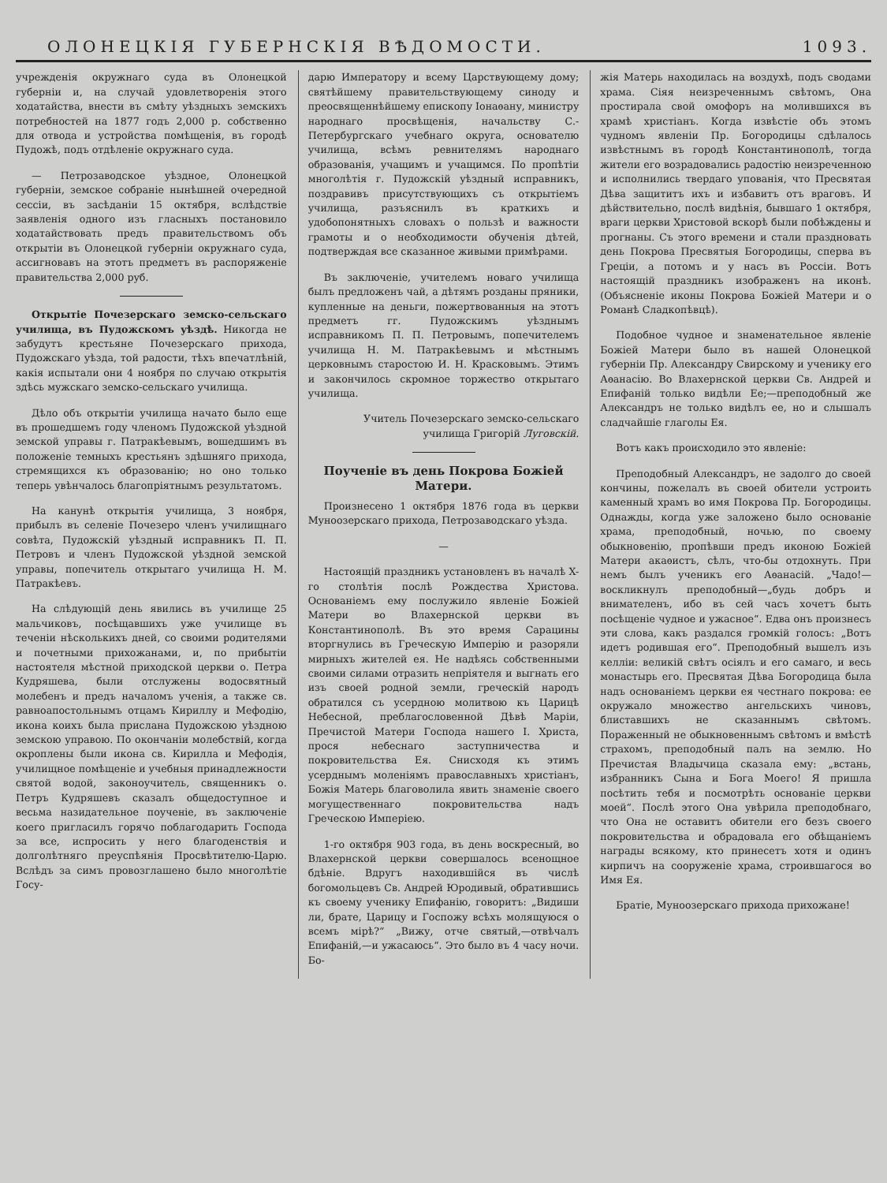ОЛОНЕЦКІЯ ГУБЕРНСКІЯ ВѢДОМОСТИ. 1093.
учрежденія окружнаго суда въ Олонецкой губерніи и, на случай удовлетворенія этого ходатайства, внести въ смѣту уѣздныхъ земскихъ потребностей на 1877 годъ 2,000 р. собственно для отвода и устройства помѣщенія, въ городѣ Пудожѣ, подъ отдѣленіе окружнаго суда.
— Петрозаводское уѣздное, Олонецкой губерніи, земское собраніе нынѣшней очередной сессіи, въ засѣданіи 15 октября, вслѣдствіе заявленія одного изъ гласныхъ постановило ходатайствовать предъ правительствомъ объ открытіи въ Олонецкой губерніи окружнаго суда, ассигновавъ на этотъ предметъ въ распоряженіе правительства 2,000 руб.
Открытіе Почезерскаго земско-сельскаго училища, въ Пудожскомъ уѣздѣ. Никогда не забудутъ крестьяне Почезерскаго прихода, Пудожскаго уѣзда, той радости, тѣхъ впечатлѣній, какія испытали они 4 ноября по случаю открытія здѣсь мужскаго земско-сельскаго училища.
Дѣло объ открытіи училища начато было еще въ прошедшемъ году членомъ Пудожской уѣздной земской управы г. Патракѣевымъ, вошедшимъ въ положеніе темныхъ крестьянъ здѣшняго прихода, стремящихся къ образованію; но оно только теперь увѣнчалось благопріятнымъ результатомъ.
На канунѣ открытія училища, 3 ноября, прибылъ въ селеніе Почезеро членъ училищнаго совѣта, Пудожскій уѣздный исправникъ П. П. Петровъ и членъ Пудожской уѣздной земской управы, попечитель открытаго училища Н. М. Патракѣевъ.
На слѣдующій день явились въ училище 25 мальчиковъ, посѣщавшихъ уже училище въ теченіи нѣсколькихъ дней, со своими родителями и почетными прихожанами, и, по прибытіи настоятеля мѣстной приходской церкви о. Петра Кудряшева, были отслужены водосвятный молебенъ и предъ началомъ ученія, а также св. равноапостольнымъ отцамъ Кириллу и Мефодію, икона коихъ была прислана Пудожскою уѣздною земскою управою. По окончаніи молебствій, когда окроплены были икона св. Кирилла и Мефодія, училищное помѣщеніе и учебныя принадлежности святой водой, законоучитель, священникъ о. Петръ Кудряшевъ сказалъ общедоступное и весьма назидательное поученіе, въ заключеніе коего пригласилъ горячо поблагодарить Господа за все, испросить у него благоденствія и долголѣтняго преуспѣянія Просвѣтителю-Царю. Вслѣдъ за симъ провозглашено было многолѣтіе Госу-
дарю Императору и всему Царствующему дому; святѣйшему правительствующему синоду и преосвященнѣйшему епископу Іонаѳану, министру народнаго просвѣщенія, начальству С.-Петербургскаго учебнаго округа, основателю училища, всѣмъ ревнителямъ народнаго образованія, учащимъ и учащимся. По пропѣтіи многолѣтія г. Пудожскій уѣздный исправникъ, поздравивъ присутствующихъ съ открытіемъ училища, разъяснилъ въ краткихъ и удобопонятныхъ словахъ о пользѣ и важности грамоты и о необходимости обученія дѣтей, подтверждая все сказанное живыми примѣрами.
Въ заключеніе, учителемъ новаго училища былъ предложенъ чай, а дѣтямъ розданы пряники, купленные на деньги, пожертвованныя на этотъ предметъ гг. Пудожскимъ уѣзднымъ исправникомъ П. П. Петровымъ, попечителемъ училища Н. М. Патракѣевымъ и мѣстнымъ церковнымъ старостою И. Н. Красковымъ. Этимъ и закончилось скромное торжество открытаго училища.
Учитель Почезерскаго земско-сельскаго училища Григорій Луговскій.
Поученіе въ день Покрова Божіей Матери.
Произнесено 1 октября 1876 года въ церкви Муноозерскаго прихода, Петрозаводскаго уѣзда.
—
Настоящій праздникъ установленъ въ началѣ X-го столѣтія послѣ Рождества Христова. Основаніемъ ему послужило явленіе Божіей Матери во Влахернской церкви въ Константинополѣ. Въ это время Сарацины вторгнулись въ Греческую Имперію и разоряли мирныхъ жителей ея. Не надѣясь собственными своими силами отразить непріятеля и выгнать его изъ своей родной земли, греческій народъ обратился съ усердною молитвою къ Царицѣ Небесной, преблагословенной Дѣвѣ Маріи, Пречистой Матери Господа нашего І. Христа, прося небеснаго заступничества и покровительства Ея. Снисходя къ этимъ усерднымъ моленіямъ православныхъ христіанъ, Божія Матерь благоволила явить знаменіе своего могущественнаго покровительства надъ Греческою Имперіею.
1-го октября 903 года, въ день воскресный, во Влахернской церкви совершалось всенощное бдѣніе. Вдругъ находившійся въ числѣ богомольцевъ Св. Андрей Юродивый, обратившись къ своему ученику Епифанію, говоритъ: „Видиши ли, брате, Царицу и Госпожу всѣхъ молящуюся о всемъ мірѣ?“ „Вижу, отче святый,—отвѣчалъ Епифаній,—и ужасаюсь“. Это было въ 4 часу ночи. Бо-
жія Матерь находилась на воздухѣ, подъ сводами храма. Сіяя неизреченнымъ свѣтомъ, Она простирала свой омофоръ на молившихся въ храмѣ христіанъ. Когда извѣстіе объ этомъ чудномъ явленіи Пр. Богородицы сдѣлалось извѣстнымъ въ городѣ Константинополѣ, тогда жители его возрадовались радостію неизреченною и исполнились твердаго упованія, что Пресвятая Дѣва защититъ ихъ и избавитъ отъ враговъ. И дѣйствительно, послѣ видѣнія, бывшаго 1 октября, враги церкви Христовой вскорѣ были побѣждены и прогнаны. Съ этого времени и стали праздновать день Покрова Пресвятыя Богородицы, сперва въ Греціи, а потомъ и у насъ въ Россіи. Вотъ настоящій праздникъ изображенъ на иконѣ. (Объясненіе иконы Покрова Божіей Матери и о Романѣ Сладкопѣвцѣ).
Подобное чудное и знаменательное явленіе Божіей Матери было въ нашей Олонецкой губерніи Пр. Александру Свирскому и ученику его Аѳанасію. Во Влахернской церкви Св. Андрей и Епифаній только видѣли Ее;—преподобный же Александръ не только видѣлъ ее, но и слышалъ сладчайшіе глаголы Ея.
Вотъ какъ происходило это явленіе:
Преподобный Александръ, не задолго до своей кончины, пожелалъ въ своей обители устроить каменный храмъ во имя Покрова Пр. Богородицы. Однажды, когда уже заложено было основаніе храма, преподобный, ночью, по своему обыкновенію, пропѣвши предъ иконою Божіей Матери акаѳистъ, сѣлъ, что-бы отдохнуть. При немъ былъ ученикъ его Аѳанасій. „Чадо!—воскликнулъ преподобный—„будь добръ и внимателенъ, ибо въ сей часъ хочетъ быть посѣщеніе чудное и ужасное“. Едва онъ произнесъ эти слова, какъ раздался громкій голосъ: „Вотъ идетъ родившая его“. Преподобный вышелъ изъ келліи: великій свѣтъ осіялъ и его самаго, и весь монастырь его. Пресвятая Дѣва Богородица была надъ основаніемъ церкви ея честнаго покрова: ее окружало множество ангельскихъ чиновъ, блиставшихъ не сказаннымъ свѣтомъ. Пораженный не обыкновеннымъ свѣтомъ и вмѣстѣ страхомъ, преподобный палъ на землю. Но Пречистая Владычица сказала ему: „встань, избранникъ Сына и Бога Моего! Я пришла посѣтить тебя и посмотрѣть основаніе церкви моей“. Послѣ этого Она увѣрила преподобнаго, что Она не оставитъ обители его безъ своего покровительства и обрадовала его обѣщаніемъ награды всякому, кто принесетъ хотя и одинъ кирпичъ на сооруженіе храма, строившагося во Имя Ея.
Братіе, Муноозерскаго прихода прихожане!